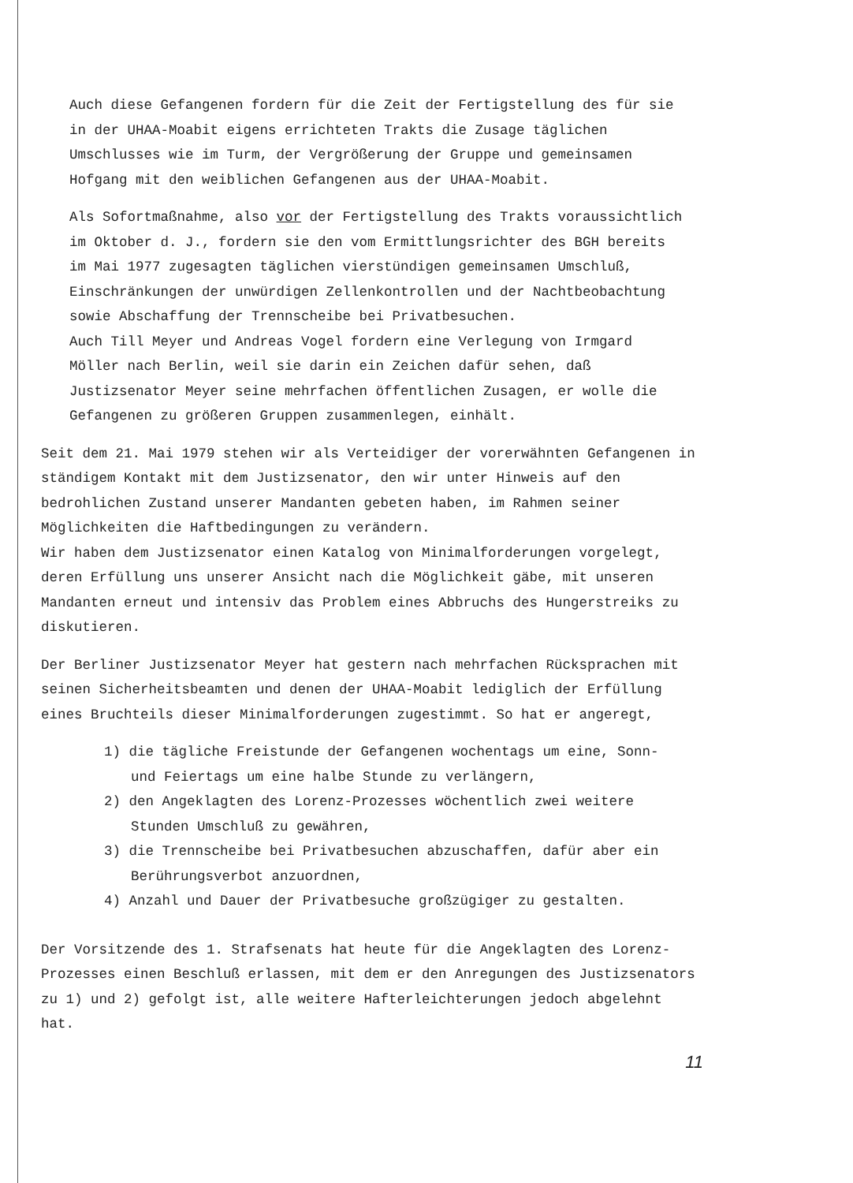Auch diese Gefangenen fordern für die Zeit der Fertigstellung des für sie in der UHAA-Moabit eigens errichteten Trakts die Zusage täglichen Umschlusses wie im Turm, der Vergrößerung der Gruppe und gemeinsamen Hofgang mit den weiblichen Gefangenen aus der UHAA-Moabit.
Als Sofortmaßnahme, also vor der Fertigstellung des Trakts voraussichtlich im Oktober d. J., fordern sie den vom Ermittlungsrichter des BGH bereits im Mai 1977 zugesagten täglichen vierstündigen gemeinsamen Umschluß, Einschränkungen der unwürdigen Zellenkontrollen und der Nachtbeobachtung sowie Abschaffung der Trennscheibe bei Privatbesuchen.
Auch Till Meyer und Andreas Vogel fordern eine Verlegung von Irmgard Möller nach Berlin, weil sie darin ein Zeichen dafür sehen, daß Justizsenator Meyer seine mehrfachen öffentlichen Zusagen, er wolle die Gefangenen zu größeren Gruppen zusammenlegen, einhält.
Seit dem 21. Mai 1979 stehen wir als Verteidiger der vorerwähnten Gefangenen in ständigem Kontakt mit dem Justizsenator, den wir unter Hinweis auf den bedrohlichen Zustand unserer Mandanten gebeten haben, im Rahmen seiner Möglichkeiten die Haftbedingungen zu verändern.
Wir haben dem Justizsenator einen Katalog von Minimalforderungen vorgelegt, deren Erfüllung uns unserer Ansicht nach die Möglichkeit gäbe, mit unseren Mandanten erneut und intensiv das Problem eines Abbruchs des Hungerstreiks zu diskutieren.
Der Berliner Justizsenator Meyer hat gestern nach mehrfachen Rücksprachen mit seinen Sicherheitsbeamten und denen der UHAA-Moabit lediglich der Erfüllung eines Bruchteils dieser Minimalforderungen zugestimmt. So hat er angeregt,
1) die tägliche Freistunde der Gefangenen wochentags um eine, Sonn- und Feiertags um eine halbe Stunde zu verlängern,
2) den Angeklagten des Lorenz-Prozesses wöchentlich zwei weitere Stunden Umschluß zu gewähren,
3) die Trennscheibe bei Privatbesuchen abzuschaffen, dafür aber ein Berührungsverbot anzuordnen,
4) Anzahl und Dauer der Privatbesuche großzügiger zu gestalten.
Der Vorsitzende des 1. Strafsenats hat heute für die Angeklagten des Lorenz-Prozesses einen Beschluß erlassen, mit dem er den Anregungen des Justizsenators zu 1) und 2) gefolgt ist, alle weitere Hafterleichterungen jedoch abgelehnt hat.
11